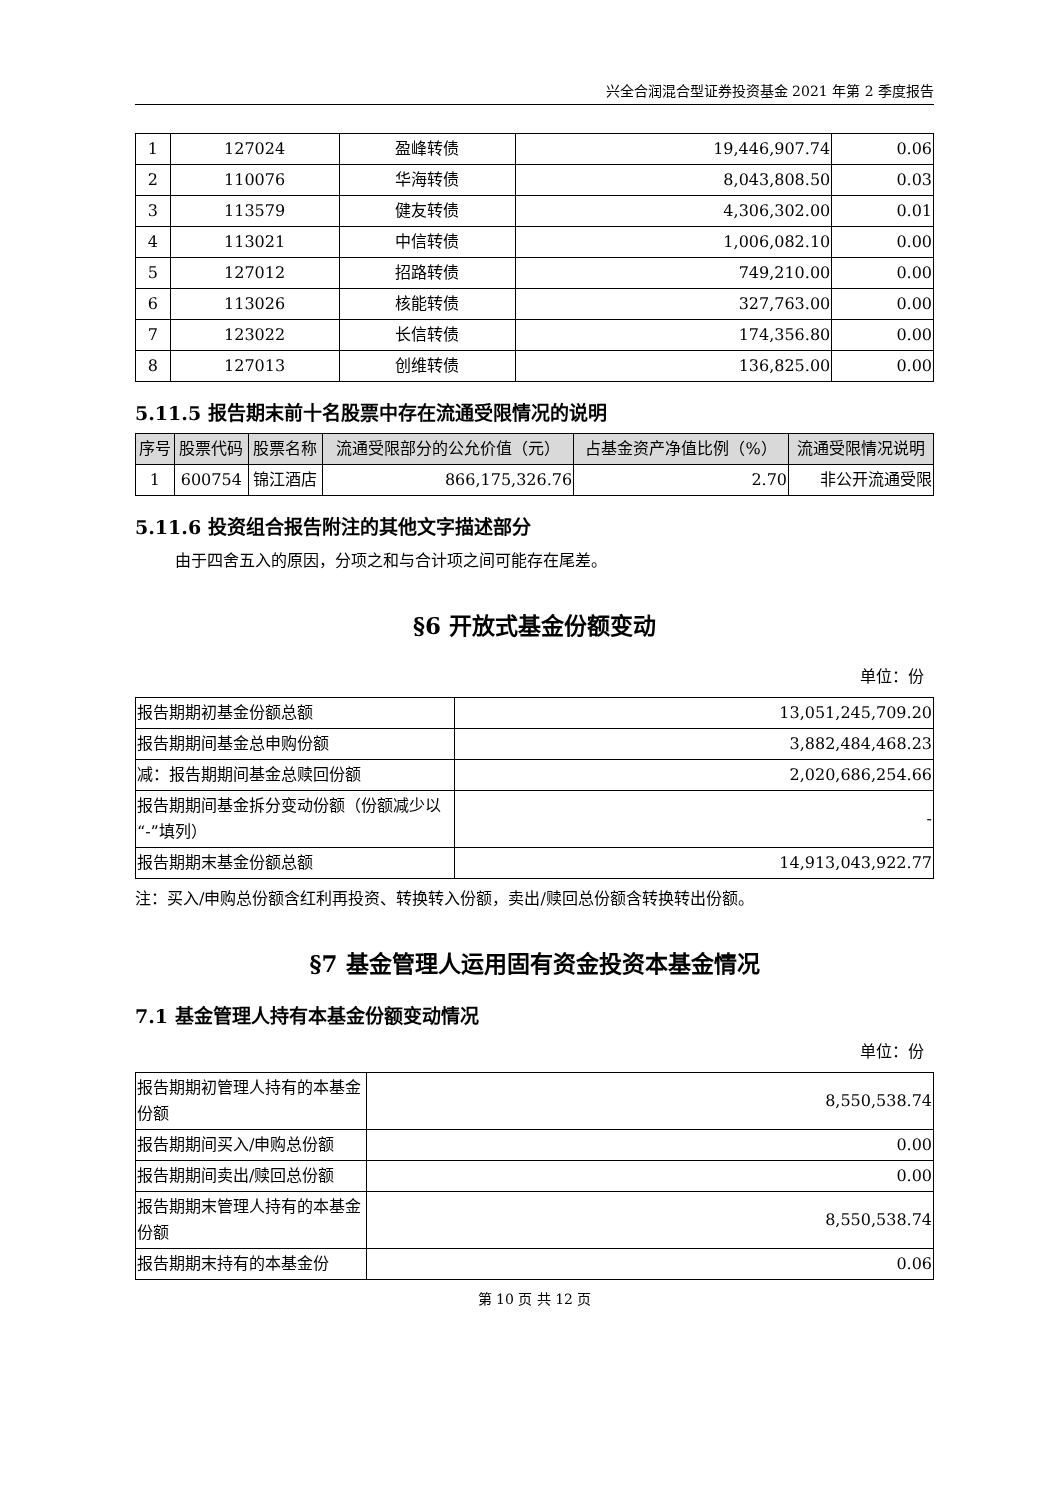兴全合润混合型证券投资基金 2021 年第 2 季度报告
| 1 | 127024 | 盈峰转债 | 19,446,907.74 | 0.06 |
| 2 | 110076 | 华海转债 | 8,043,808.50 | 0.03 |
| 3 | 113579 | 健友转债 | 4,306,302.00 | 0.01 |
| 4 | 113021 | 中信转债 | 1,006,082.10 | 0.00 |
| 5 | 127012 | 招路转债 | 749,210.00 | 0.00 |
| 6 | 113026 | 核能转债 | 327,763.00 | 0.00 |
| 7 | 123022 | 长信转债 | 174,356.80 | 0.00 |
| 8 | 127013 | 创维转债 | 136,825.00 | 0.00 |
5.11.5 报告期末前十名股票中存在流通受限情况的说明
| 序号 | 股票代码 | 股票名称 | 流通受限部分的公允价值（元） | 占基金资产净值比例（%） | 流通受限情况说明 |
| --- | --- | --- | --- | --- | --- |
| 1 | 600754 | 锦江酒店 | 866,175,326.76 | 2.70 | 非公开流通受限 |
5.11.6 投资组合报告附注的其他文字描述部分
由于四舍五入的原因，分项之和与合计项之间可能存在尾差。
§6 开放式基金份额变动
单位：份
| 报告期期初基金份额总额 | 13,051,245,709.20 |
| 报告期期间基金总申购份额 | 3,882,484,468.23 |
| 减：报告期期间基金总赎回份额 | 2,020,686,254.66 |
| 报告期期间基金拆分变动份额（份额减少以“-”填列） | - |
| 报告期期末基金份额总额 | 14,913,043,922.77 |
注：买入/申购总份额含红利再投资、转换转入份额，卖出/赎回总份额含转换转出份额。
§7 基金管理人运用固有资金投资本基金情况
7.1 基金管理人持有本基金份额变动情况
单位：份
| 报告期期初管理人持有的本基金份额 | 8,550,538.74 |
| 报告期期间买入/申购总份额 | 0.00 |
| 报告期期间卖出/赎回总份额 | 0.00 |
| 报告期期末管理人持有的本基金份额 | 8,550,538.74 |
| 报告期期末持有的本基金份 | 0.06 |
第 10 页 共 12 页